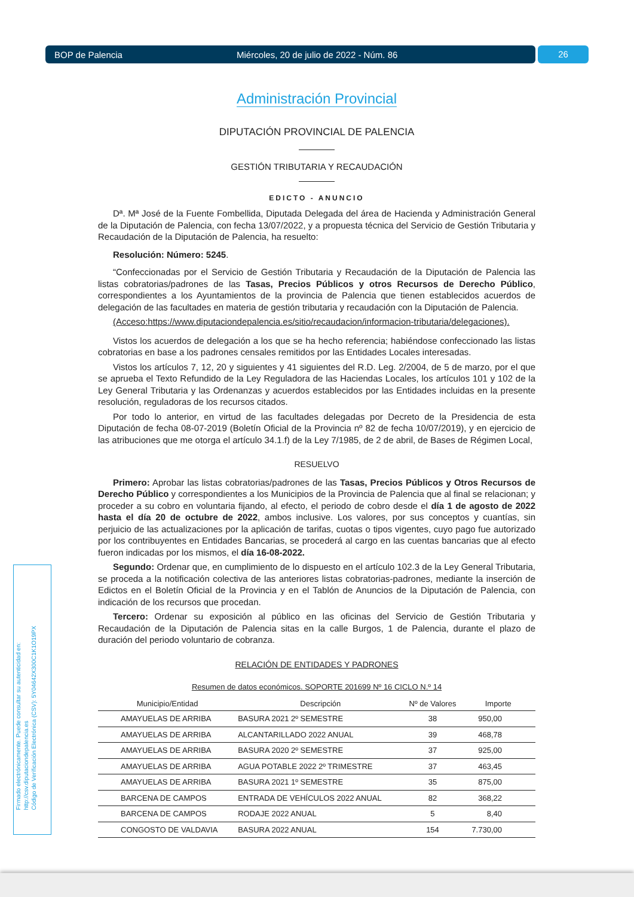BOP de Palencia Miércoles, 20 de julio de 2022 - Núm. 86 26
Administración Provincial
DIPUTACIÓN PROVINCIAL DE PALENCIA
GESTIÓN TRIBUTARIA Y RECAUDACIÓN
EDICTO - ANUNCIO
Dª. Mª José de la Fuente Fombellida, Diputada Delegada del área de Hacienda y Administración General de la Diputación de Palencia, con fecha 13/07/2022, y a propuesta técnica del Servicio de Gestión Tributaria y Recaudación de la Diputación de Palencia, ha resuelto:
Resolución: Número: 5245.
“Confeccionadas por el Servicio de Gestión Tributaria y Recaudación de la Diputación de Palencia las listas cobratorias/padrones de las Tasas, Precios Públicos y otros Recursos de Derecho Público, correspondientes a los Ayuntamientos de la provincia de Palencia que tienen establecidos acuerdos de delegación de las facultades en materia de gestión tributaria y recaudación con la Diputación de Palencia.
(Acceso:https://www.diputaciondepalencia.es/sitio/recaudacion/informacion-tributaria/delegaciones).
Vistos los acuerdos de delegación a los que se ha hecho referencia; habiéndose confeccionado las listas cobratorias en base a los padrones censales remitidos por las Entidades Locales interesadas.
Vistos los artículos 7, 12, 20 y siguientes y 41 siguientes del R.D. Leg. 2/2004, de 5 de marzo, por el que se aprueba el Texto Refundido de la Ley Reguladora de las Haciendas Locales, los artículos 101 y 102 de la Ley General Tributaria y las Ordenanzas y acuerdos establecidos por las Entidades incluidas en la presente resolución, reguladoras de los recursos citados.
Por todo lo anterior, en virtud de las facultades delegadas por Decreto de la Presidencia de esta Diputación de fecha 08-07-2019 (Boletín Oficial de la Provincia nº 82 de fecha 10/07/2019), y en ejercicio de las atribuciones que me otorga el artículo 34.1.f) de la Ley 7/1985, de 2 de abril, de Bases de Régimen Local,
RESUELVO
Primero: Aprobar las listas cobratorias/padrones de las Tasas, Precios Públicos y Otros Recursos de Derecho Público y correspondientes a los Municipios de la Provincia de Palencia que al final se relacionan; y proceder a su cobro en voluntaria fijando, al efecto, el periodo de cobro desde el día 1 de agosto de 2022 hasta el día 20 de octubre de 2022, ambos inclusive. Los valores, por sus conceptos y cuantías, sin perjuicio de las actualizaciones por la aplicación de tarifas, cuotas o tipos vigentes, cuyo pago fue autorizado por los contribuyentes en Entidades Bancarias, se procederá al cargo en las cuentas bancarias que al efecto fueron indicadas por los mismos, el día 16-08-2022.
Segundo: Ordenar que, en cumplimiento de lo dispuesto en el artículo 102.3 de la Ley General Tributaria, se proceda a la notificación colectiva de las anteriores listas cobratorias-padrones, mediante la inserción de Edictos en el Boletín Oficial de la Provincia y en el Tablón de Anuncios de la Diputación de Palencia, con indicación de los recursos que procedan.
Tercero: Ordenar su exposición al público en las oficinas del Servicio de Gestión Tributaria y Recaudación de la Diputación de Palencia sitas en la calle Burgos, 1 de Palencia, durante el plazo de duración del periodo voluntario de cobranza.
RELACIÓN DE ENTIDADES Y PADRONES
Resumen de datos económicos. SOPORTE 201699 Nº 16 CICLO N.º 14
| Municipio/Entidad | Descripción | Nº de Valores | Importe |
| --- | --- | --- | --- |
| AMAYUELAS DE ARRIBA | BASURA 2021 2º SEMESTRE | 38 | 950,00 |
| AMAYUELAS DE ARRIBA | ALCANTARILLADO 2022 ANUAL | 39 | 468,78 |
| AMAYUELAS DE ARRIBA | BASURA 2020 2º SEMESTRE | 37 | 925,00 |
| AMAYUELAS DE ARRIBA | AGUA POTABLE 2022 2º TRIMESTRE | 37 | 463,45 |
| AMAYUELAS DE ARRIBA | BASURA 2021 1º SEMESTRE | 35 | 875,00 |
| BARCENA DE CAMPOS | ENTRADA DE VEHÍCULOS 2022 ANUAL | 82 | 368,22 |
| BARCENA DE CAMPOS | RODAJE 2022 ANUAL | 5 | 8,40 |
| CONGOSTO DE VALDAVIA | BASURA 2022 ANUAL | 154 | 7.730,00 |
Firmado electrónicamente. Puede consultar su autenticidad en:
http://csv.diputaciondepalencia.es
Código de Verificación Electrónica (CSV): 5Y04642X300C1K1O19PX